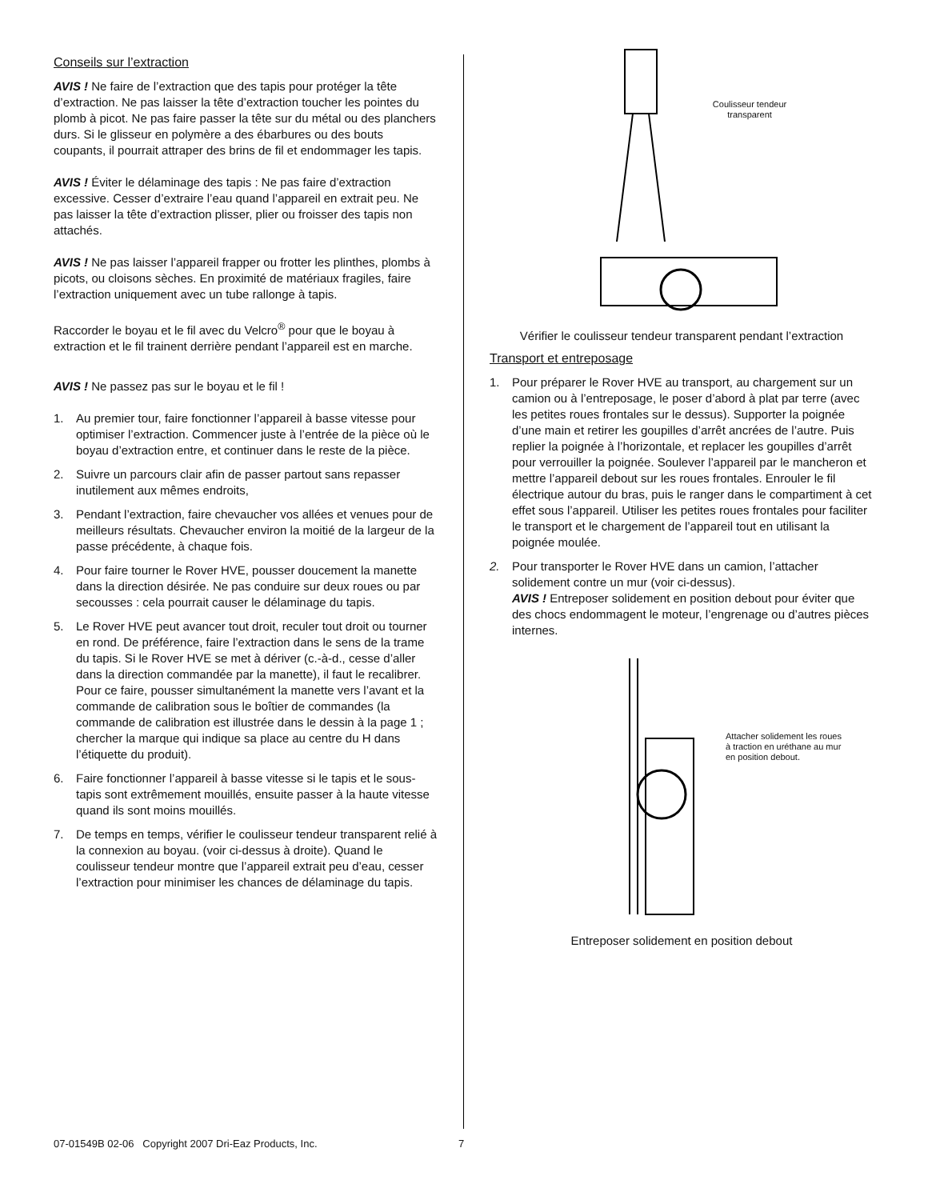Conseils sur l’extraction
AVIS ! Ne faire de l’extraction que des tapis pour protéger la tête d’extraction. Ne pas laisser la tête d’extraction toucher les pointes du plomb à picot. Ne pas faire passer la tête sur du métal ou des planchers durs. Si le glisseur en polymère a des ébarbures ou des bouts coupants, il pourrait attraper des brins de fil et endommager les tapis.
AVIS ! Éviter le délaminage des tapis : Ne pas faire d’extraction excessive. Cesser d’extraire l’eau quand l’appareil en extrait peu. Ne pas laisser la tête d’extraction plisser, plier ou froisser des tapis non attachés.
AVIS ! Ne pas laisser l’appareil frapper ou frotter les plinthes, plombs à picots, ou cloisons sèches. En proximité de matériaux fragiles, faire l’extraction uniquement avec un tube rallonge à tapis.
Raccorder le boyau et le fil avec du Velcro<sup>®</sup> pour que le boyau à extraction et le fil trainent derrière pendant l’appareil est en marche.
AVIS ! Ne passez pas sur le boyau et le fil !
1. Au premier tour, faire fonctionner l’appareil à basse vitesse pour optimiser l’extraction. Commencer juste à l’entrée de la pièce où le boyau d’extraction entre, et continuer dans le reste de la pièce.
2. Suivre un parcours clair afin de passer partout sans repasser inutilement aux mêmes endroits,
3. Pendant l’extraction, faire chevaucher vos allées et venues pour de meilleurs résultats. Chevaucher environ la moitié de la largeur de la passe précédente, à chaque fois.
4. Pour faire tourner le Rover HVE, pousser doucement la manette dans la direction désirée. Ne pas conduire sur deux roues ou par secousses : cela pourrait causer le délaminage du tapis.
5. Le Rover HVE peut avancer tout droit, reculer tout droit ou tourner en rond. De préférence, faire l’extraction dans le sens de la trame du tapis. Si le Rover HVE se met à dériver (c.-à-d., cesse d’aller dans la direction commandée par la manette), il faut le recalibrer. Pour ce faire, pousser simultanément la manette vers l’avant et la commande de calibration sous le boîtier de commandes (la commande de calibration est illustrée dans le dessin à la page 1 ; chercher la marque qui indique sa place au centre du H dans l’étiquette du produit).
6. Faire fonctionner l’appareil à basse vitesse si le tapis et le sous-tapis sont extrêmement mouillés, ensuite passer à la haute vitesse quand ils sont moins mouillés.
7. De temps en temps, vérifier le coulisseur tendeur transparent relié à la connexion au boyau. (voir ci-dessus à droite). Quand le coulisseur tendeur montre que l’appareil extrait peu d’eau, cesser l’extraction pour minimiser les chances de délaminage du tapis.
Coulisseur tendeur
transparent
Vérifier le coulisseur tendeur transparent pendant l’extraction
Transport et entreposage
1. Pour préparer le Rover HVE au transport, au chargement sur un camion ou à l’entreposage, le poser d’abord à plat par terre (avec les petites roues frontales sur le dessus). Supporter la poignée d’une main et retirer les goupilles d’arrêt ancrées de l’autre. Puis replier la poignée à l’horizontale, et replacer les goupilles d’arrêt pour verrouiller la poignée. Soulever l’appareil par le mancheron et mettre l’appareil debout sur les roues frontales. Enrouler le fil électrique autour du bras, puis le ranger dans le compartiment à cet effet sous l’appareil. Utiliser les petites roues frontales pour faciliter le transport et le chargement de l’appareil tout en utilisant la poignée moulée.
2. Pour transporter le Rover HVE dans un camion, l’attacher solidement contre un mur (voir ci-dessus).
AVIS ! Entreposer solidement en position debout pour éviter que des chocs endommagent le moteur, l’engrenage ou d’autres pièces internes.
Attacher solidement les roues à traction en uréthane au mur en position debout.
Entreposer solidement en position debout
07-01549B 02-06 Copyright 2007 Dri-Eaz Products, Inc.
7